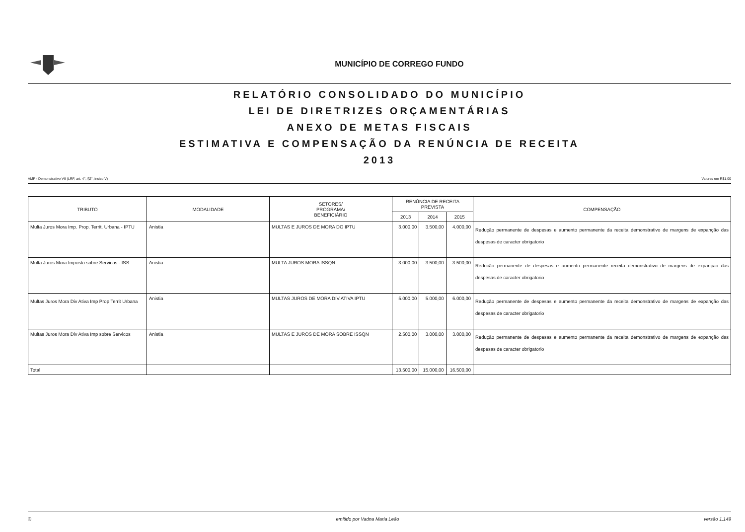MUNICÍPIO DE CORREGO FUNDO
RELATÓRIO CONSOLIDADO DO MUNICÍPIO
LEI DE DIRETRIZES ORÇAMENTÁRIAS
ANEXO DE METAS FISCAIS
ESTIMATIVA E COMPENSAÇÃO DA RENÚNCIA DE RECEITA
2013
AMF - Demonstrativo VII (LRF, art. 4°, §2°, inciso V) Valores em R$1,00
| TRIBUTO | MODALIDADE | SETORES/ PROGRAMA/ BENEFICIÁRIO | RENÚNCIA DE RECEITA PREVISTA | | | COMPENSAÇÃO |
| --- | --- | --- | --- | --- | --- | --- |
| | | | 2013 | 2014 | 2015 | |
| Multa Juros Mora Imp. Prop. Territ. Urbana - IPTU | Anistia | MULTAS E JUROS DE MORA DO IPTU | 3.000,00 | 3.500,00 | 4.000,00 | Redução permanente de despesas e aumento permanente da receita demonstrativo de margens de expanção das despesas de caracter obrigatorio |
| Multa Juros Mora Imposto sobre Servicos - ISS | Anistia | MULTA JUROS MORA ISSQN | 3.000,00 | 3.500,00 | 3.500,00 | Reducão permanente de despesas e aumento permanente receita demonstrativo de margens de expançao das despesas de caracter obrigatorio |
| Multas Juros Mora Div Ativa Imp Prop Territ Urbana | Anistia | MULTAS JUROS DE MORA DIV.ATIVA IPTU | 5.000,00 | 5.000,00 | 6.000,00 | Redução permanente de despesas e aumento permanente da receita demonstrativo de margens de expanção das despesas de caracter obrigatorio |
| Multas Juros Mora Div Ativa Imp sobre Servicos | Anistia | MULTAS E JUROS DE MORA SOBRE ISSQN | 2.500,00 | 3.000,00 | 3.000,00 | Redução permanente de despesas e aumento permanente da receita demonstrativo de margens de expanção das despesas de caracter obrigatorio |
| Total | | | 13.500,00 | 15.000,00 | 16.500,00 | |
© emitido por Vadna Maria Leão versão 1.149